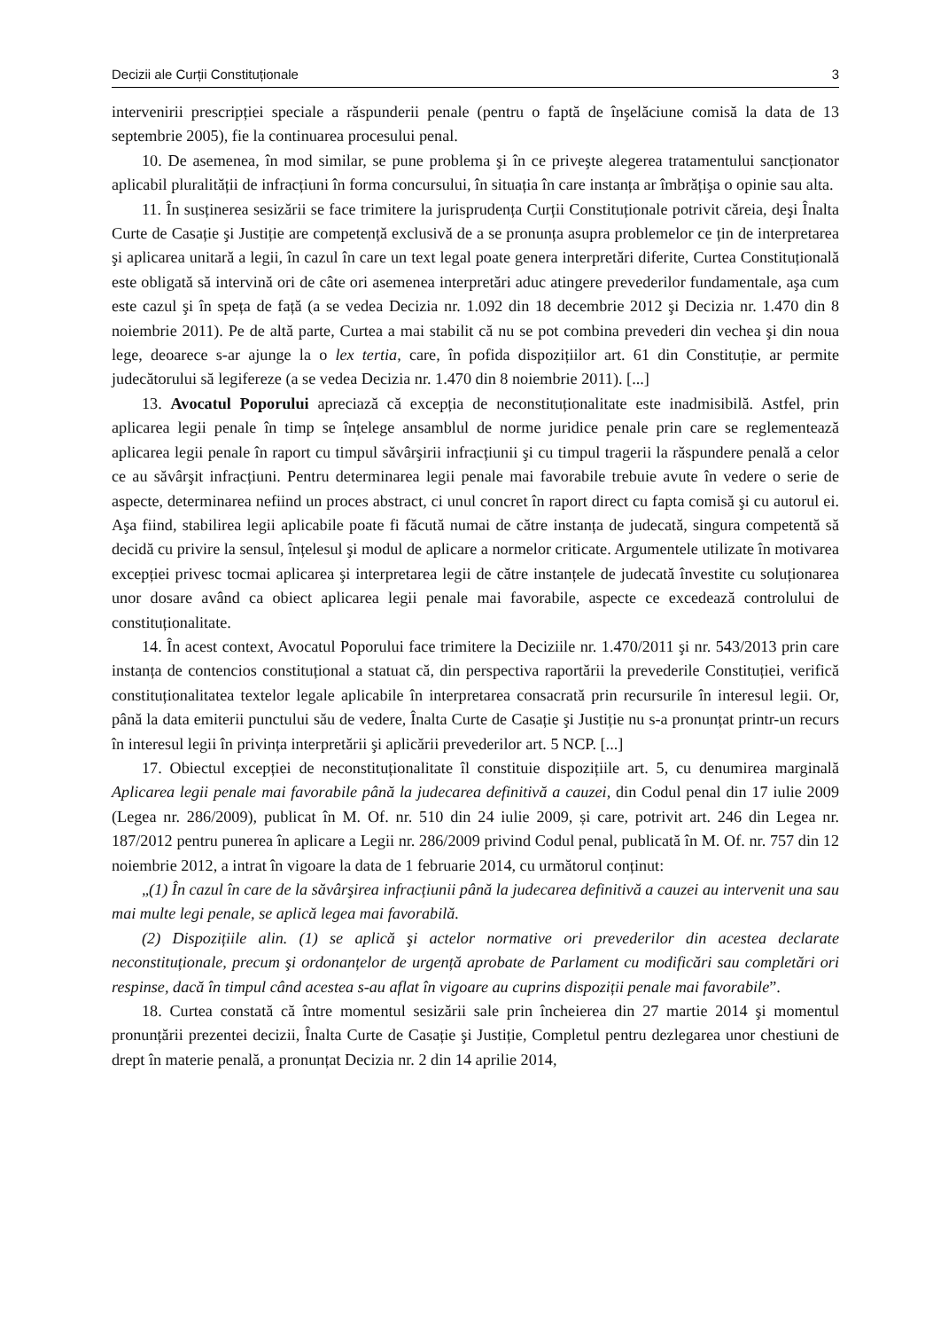Decizii ale Curții Constituționale 3
intervenirii prescripției speciale a răspunderii penale (pentru o faptă de înşelăciune comisă la data de 13 septembrie 2005), fie la continuarea procesului penal.
10. De asemenea, în mod similar, se pune problema şi în ce priveşte alegerea tratamentului sancționator aplicabil pluralității de infracțiuni în forma concursului, în situația în care instanța ar îmbrățişa o opinie sau alta.
11. În susținerea sesizării se face trimitere la jurisprudența Curții Constituționale potrivit căreia, deşi Înalta Curte de Casație şi Justiție are competență exclusivă de a se pronunța asupra problemelor ce țin de interpretarea şi aplicarea unitară a legii, în cazul în care un text legal poate genera interpretări diferite, Curtea Constituțională este obligată să intervină ori de câte ori asemenea interpretări aduc atingere prevederilor fundamentale, aşa cum este cazul şi în speța de față (a se vedea Decizia nr. 1.092 din 18 decembrie 2012 şi Decizia nr. 1.470 din 8 noiembrie 2011). Pe de altă parte, Curtea a mai stabilit că nu se pot combina prevederi din vechea şi din noua lege, deoarece s-ar ajunge la o lex tertia, care, în pofida dispozițiilor art. 61 din Constituție, ar permite judecătorului să legifereze (a se vedea Decizia nr. 1.470 din 8 noiembrie 2011). [...]
13. Avocatul Poporului apreciază că excepția de neconstituționalitate este inadmisibilă. Astfel, prin aplicarea legii penale în timp se înțelege ansamblul de norme juridice penale prin care se reglementează aplicarea legii penale în raport cu timpul săvârşirii infracțiunii şi cu timpul tragerii la răspundere penală a celor ce au săvârşit infracțiuni. Pentru determinarea legii penale mai favorabile trebuie avute în vedere o serie de aspecte, determinarea nefiind un proces abstract, ci unul concret în raport direct cu fapta comisă şi cu autorul ei. Aşa fiind, stabilirea legii aplicabile poate fi făcută numai de către instanța de judecată, singura competentă să decidă cu privire la sensul, înțelesul şi modul de aplicare a normelor criticate. Argumentele utilizate în motivarea excepției privesc tocmai aplicarea şi interpretarea legii de către instanțele de judecată învestite cu soluționarea unor dosare având ca obiect aplicarea legii penale mai favorabile, aspecte ce excedează controlului de constituționalitate.
14. În acest context, Avocatul Poporului face trimitere la Deciziile nr. 1.470/2011 şi nr. 543/2013 prin care instanța de contencios constituțional a statuat că, din perspectiva raportării la prevederile Constituției, verifică constituționalitatea textelor legale aplicabile în interpretarea consacrată prin recursurile în interesul legii. Or, până la data emiterii punctului său de vedere, Înalta Curte de Casație şi Justiție nu s-a pronunțat printr-un recurs în interesul legii în privința interpretării şi aplicării prevederilor art. 5 NCP. [...]
17. Obiectul excepției de neconstituționalitate îl constituie dispozițiile art. 5, cu denumirea marginală Aplicarea legii penale mai favorabile până la judecarea definitivă a cauzei, din Codul penal din 17 iulie 2009 (Legea nr. 286/2009), publicat în M. Of. nr. 510 din 24 iulie 2009, și care, potrivit art. 246 din Legea nr. 187/2012 pentru punerea în aplicare a Legii nr. 286/2009 privind Codul penal, publicată în M. Of. nr. 757 din 12 noiembrie 2012, a intrat în vigoare la data de 1 februarie 2014, cu următorul conținut:
„(1) În cazul în care de la săvârşirea infracțiunii până la judecarea definitivă a cauzei au intervenit una sau mai multe legi penale, se aplică legea mai favorabilă.
(2) Dispozițiile alin. (1) se aplică şi actelor normative ori prevederilor din acestea declarate neconstituționale, precum şi ordonanțelor de urgență aprobate de Parlament cu modificări sau completări ori respinse, dacă în timpul când acestea s-au aflat în vigoare au cuprins dispoziții penale mai favorabile”.
18. Curtea constată că între momentul sesizării sale prin încheierea din 27 martie 2014 şi momentul pronunțării prezentei decizii, Înalta Curte de Casație şi Justiție, Completul pentru dezlegarea unor chestiuni de drept în materie penală, a pronunțat Decizia nr. 2 din 14 aprilie 2014,